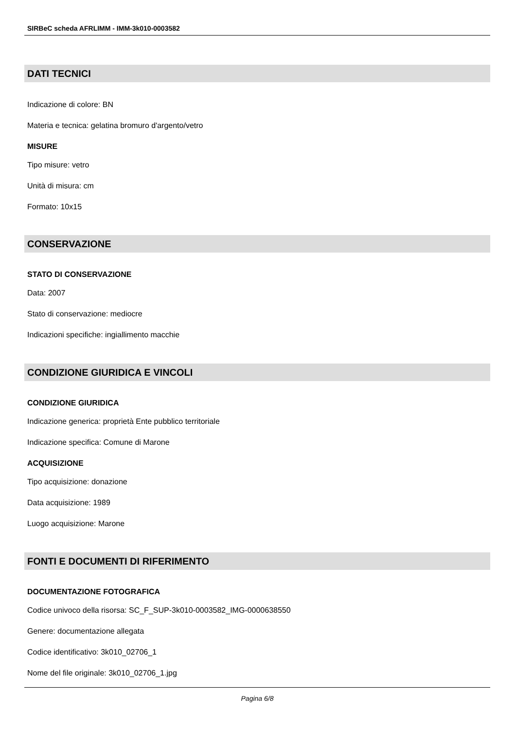SIRBeC scheda AFRLIMM - IMM-3k010-0003582
DATI TECNICI
Indicazione di colore: BN
Materia e tecnica: gelatina bromuro d'argento/vetro
MISURE
Tipo misure: vetro
Unità di misura: cm
Formato: 10x15
CONSERVAZIONE
STATO DI CONSERVAZIONE
Data: 2007
Stato di conservazione: mediocre
Indicazioni specifiche: ingiallimento macchie
CONDIZIONE GIURIDICA E VINCOLI
CONDIZIONE GIURIDICA
Indicazione generica: proprietà Ente pubblico territoriale
Indicazione specifica: Comune di Marone
ACQUISIZIONE
Tipo acquisizione: donazione
Data acquisizione: 1989
Luogo acquisizione: Marone
FONTI E DOCUMENTI DI RIFERIMENTO
DOCUMENTAZIONE FOTOGRAFICA
Codice univoco della risorsa: SC_F_SUP-3k010-0003582_IMG-0000638550
Genere: documentazione allegata
Codice identificativo: 3k010_02706_1
Nome del file originale: 3k010_02706_1.jpg
Pagina 6/8